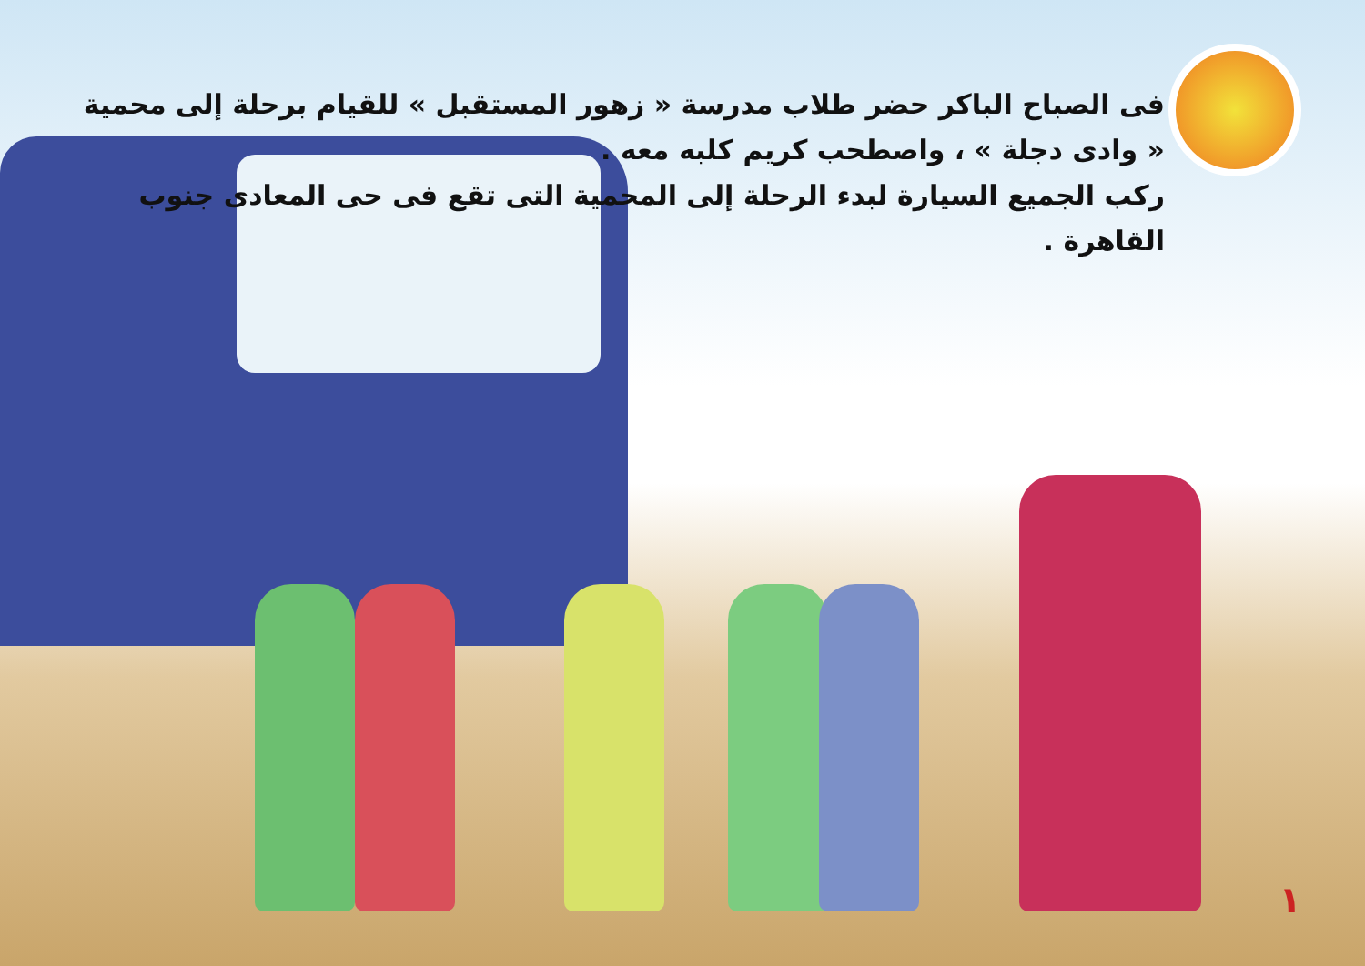فى الصباح الباكر حضر طلاب مدرسة « زهور المستقبل » للقيام برحلة إلى محمية « وادى دجلة » ، واصطحب كريم كلبه معه .
ركب الجميع السيارة لبدء الرحلة إلى المحمية التى تقع فى حى المعادى جنوب القاهرة .
١